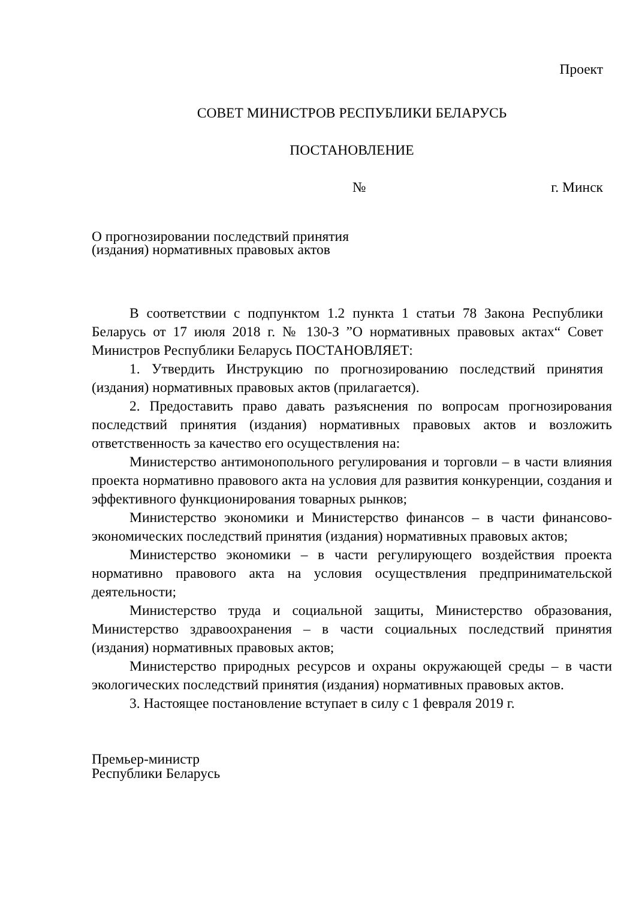Проект
СОВЕТ МИНИСТРОВ РЕСПУБЛИКИ БЕЛАРУСЬ
ПОСТАНОВЛЕНИЕ
№ г. Минск
О прогнозировании последствий принятия
(издания) нормативных правовых актов
В соответствии с подпунктом 1.2 пункта 1 статьи 78 Закона Республики Беларусь от 17 июля 2018 г. № 130-З ”О нормативных правовых актах“ Совет Министров Республики Беларусь ПОСТАНОВЛЯЕТ:
1. Утвердить Инструкцию по прогнозированию последствий принятия (издания) нормативных правовых актов (прилагается).
2. Предоставить право давать разъяснения по вопросам прогнозирования последствий принятия (издания) нормативных правовых актов и возложить ответственность за качество его осуществления на:
Министерство антимонопольного регулирования и торговли – в части влияния проекта нормативно правового акта на условия для развития конкуренции, создания и эффективного функционирования товарных рынков;
Министерство экономики и Министерство финансов – в части финансово-экономических последствий принятия (издания) нормативных правовых актов;
Министерство экономики – в части регулирующего воздействия проекта нормативно правового акта на условия осуществления предпринимательской деятельности;
Министерство труда и социальной защиты, Министерство образования, Министерство здравоохранения – в части социальных последствий принятия (издания) нормативных правовых актов;
Министерство природных ресурсов и охраны окружающей среды – в части экологических последствий принятия (издания) нормативных правовых актов.
3. Настоящее постановление вступает в силу с 1 февраля 2019 г.
Премьер-министр
Республики Беларусь